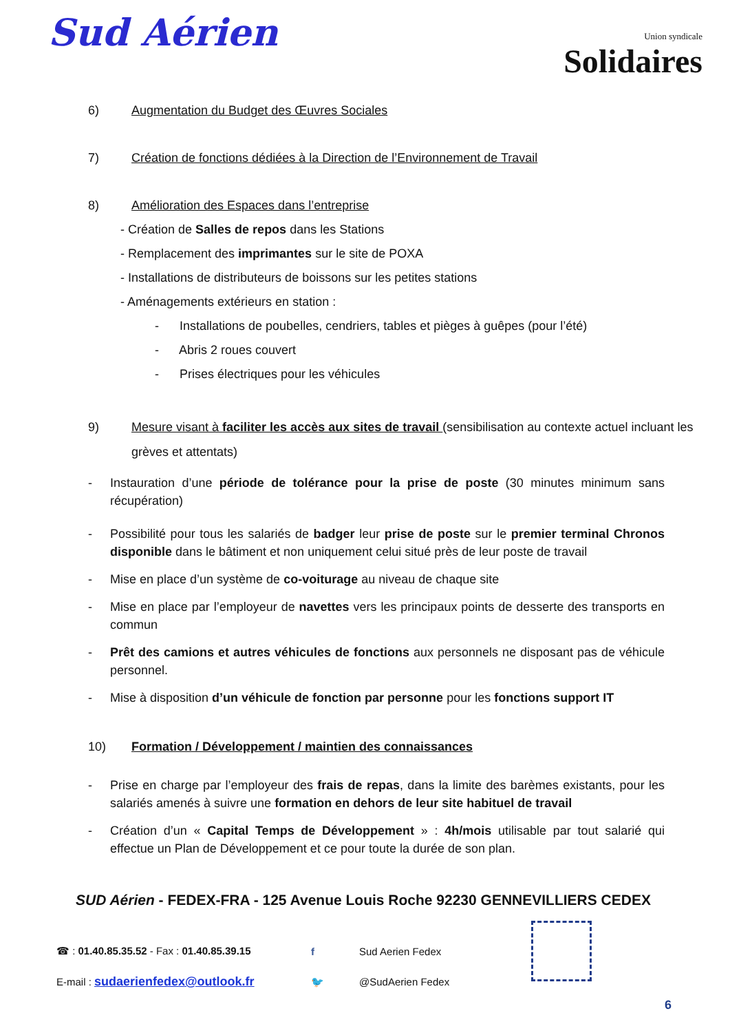Sud Aérien
Union syndicale
Solidaires
6) Augmentation du Budget des Œuvres Sociales
7) Création de fonctions dédiées à la Direction de l’Environnement de Travail
8) Amélioration des Espaces dans l’entreprise
- Création de Salles de repos dans les Stations
- Remplacement des imprimantes sur le site de POXA
- Installations de distributeurs de boissons sur les petites stations
- Aménagements extérieurs en station :
- Installations de poubelles, cendriers, tables et pièges à guêpes (pour l’été)
- Abris 2 roues couvert
- Prises électriques pour les véhicules
9) Mesure visant à faciliter les accès aux sites de travail (sensibilisation au contexte actuel incluant les grèves et attentats)
- Instauration d’une période de tolérance pour la prise de poste (30 minutes minimum sans récupération)
- Possibilité pour tous les salariés de badger leur prise de poste sur le premier terminal Chronos disponible dans le bâtiment et non uniquement celui situé près de leur poste de travail
- Mise en place d’un système de co-voiturage au niveau de chaque site
- Mise en place par l’employeur de navettes vers les principaux points de desserte des transports en commun
- Prêt des camions et autres véhicules de fonctions aux personnels ne disposant pas de véhicule personnel.
- Mise à disposition d’un véhicule de fonction par personne pour les fonctions support IT
10) Formation / Développement / maintien des connaissances
- Prise en charge par l’employeur des frais de repas, dans la limite des barèmes existants, pour les salariés amenés à suivre une formation en dehors de leur site habituel de travail
- Création d’un « Capital Temps de Développement » : 4h/mois utilisable par tout salarié qui effectue un Plan de Développement et ce pour toute la durée de son plan.
SUD Aérien - FEDEX-FRA - 125 Avenue Louis Roche 92230 GENNEVILLIERS CEDEX
☎ : 01.40.85.35.52 - Fax : 01.40.85.39.15 f Sud Aerien Fedex
E-mail : sudaerienfedex@outlook.fr 🐦 @SudAerien Fedex
6